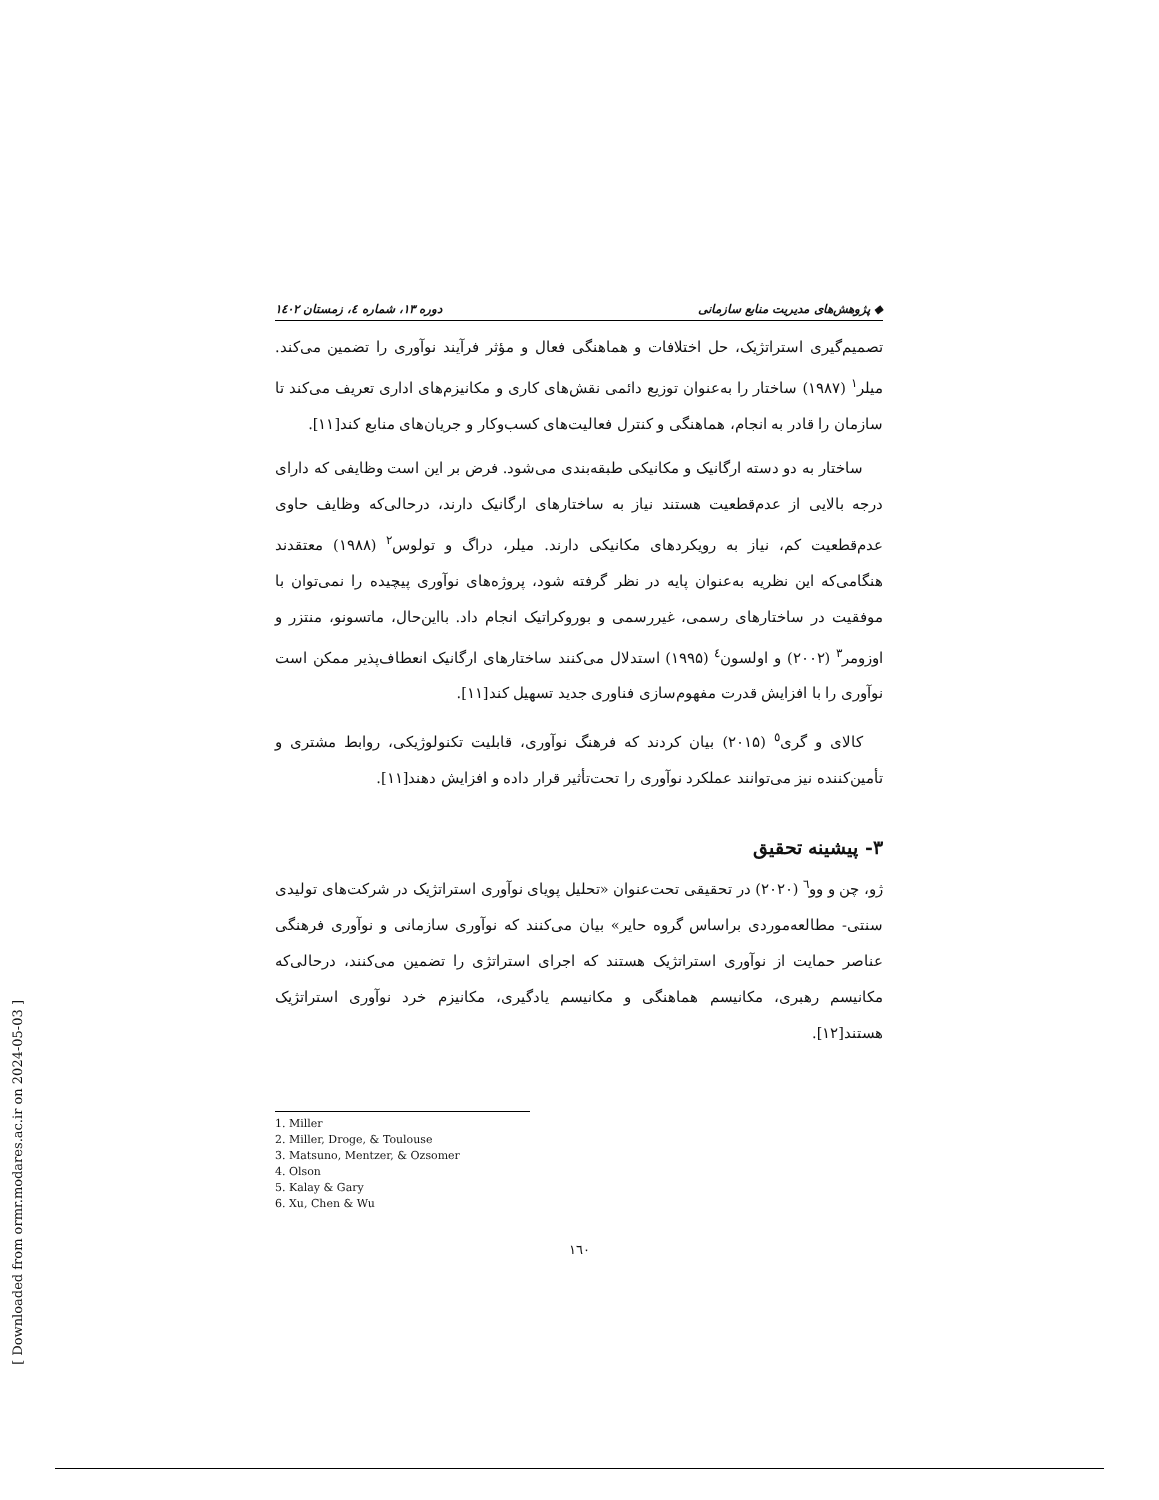[ Downloaded from ormr.modares.ac.ir on 2024-05-03 ]
◆ پژوهش‌های مدیریت منابع سازمانی دوره ۱۳، شماره ٤، زمستان ۱٤۰۲
تصمیم‌گیری استراتژیک، حل اختلافات و هماهنگی فعال و مؤثر فرآیند نوآوری را تضمین می‌کند. میلر<sup>۱</sup> (۱۹۸۷) ساختار را به‌عنوان توزیع دائمی نقش‌های کاری و مکانیزم‌های اداری تعریف می‌کند تا سازمان را قادر به انجام، هماهنگی و کنترل فعالیت‌های کسب‌وکار و جریان‌های منابع کند[۱۱].
ساختار به دو دسته ارگانیک و مکانیکی طبقه‌بندی می‌شود. فرض بر این است وظایفی که دارای درجه بالایی از عدم‌قطعیت هستند نیاز به ساختارهای ارگانیک دارند، درحالی‌که وظایف حاوی عدم‌قطعیت کم، نیاز به رویکردهای مکانیکی دارند. میلر، دراگ و تولوس<sup>۲</sup> (۱۹۸۸) معتقدند هنگامی‌که این نظریه به‌عنوان پایه در نظر گرفته شود، پروژه‌های نوآوری پیچیده را نمی‌توان با موفقیت در ساختارهای رسمی، غیررسمی و بوروکراتیک انجام داد. بااین‌حال، ماتسونو، منتزر و اوزومر<sup>۳</sup> (۲۰۰۲) و اولسون<sup>٤</sup> (۱۹۹۵) استدلال می‌کنند ساختارهای ارگانیک انعطاف‌پذیر ممکن است نوآوری را با افزایش قدرت مفهوم‌سازی فناوری جدید تسهیل کند[۱۱].
کالای و گری<sup>٥</sup> (۲۰۱۵) بیان کردند که فرهنگ نوآوری، قابلیت تکنولوژیکی، روابط مشتری و تأمین‌کننده نیز می‌توانند عملکرد نوآوری را تحت‌تأثیر قرار داده و افزایش دهند[۱۱].
۳- پیشینه تحقیق
ژو، چن و وو<sup>٦</sup> (۲۰۲۰) در تحقیقی تحت‌عنوان «تحلیل پویای نوآوری استراتژیک در شرکت‌های تولیدی سنتی- مطالعه‌موردی براساس گروه حایر» بیان می‌کنند که نوآوری سازمانی و نوآوری فرهنگی عناصر حمایت از نوآوری استراتژیک هستند که اجرای استراتژی را تضمین می‌کنند، درحالی‌که مکانیسم رهبری، مکانیسم هماهنگی و مکانیسم یادگیری، مکانیزم خرد نوآوری استراتژیک هستند[۱۲].
1. Miller
2. Miller, Droge, & Toulouse
3. Matsuno, Mentzer, & Ozsomer
4. Olson
5. Kalay & Gary
6. Xu, Chen & Wu
۱٦۰